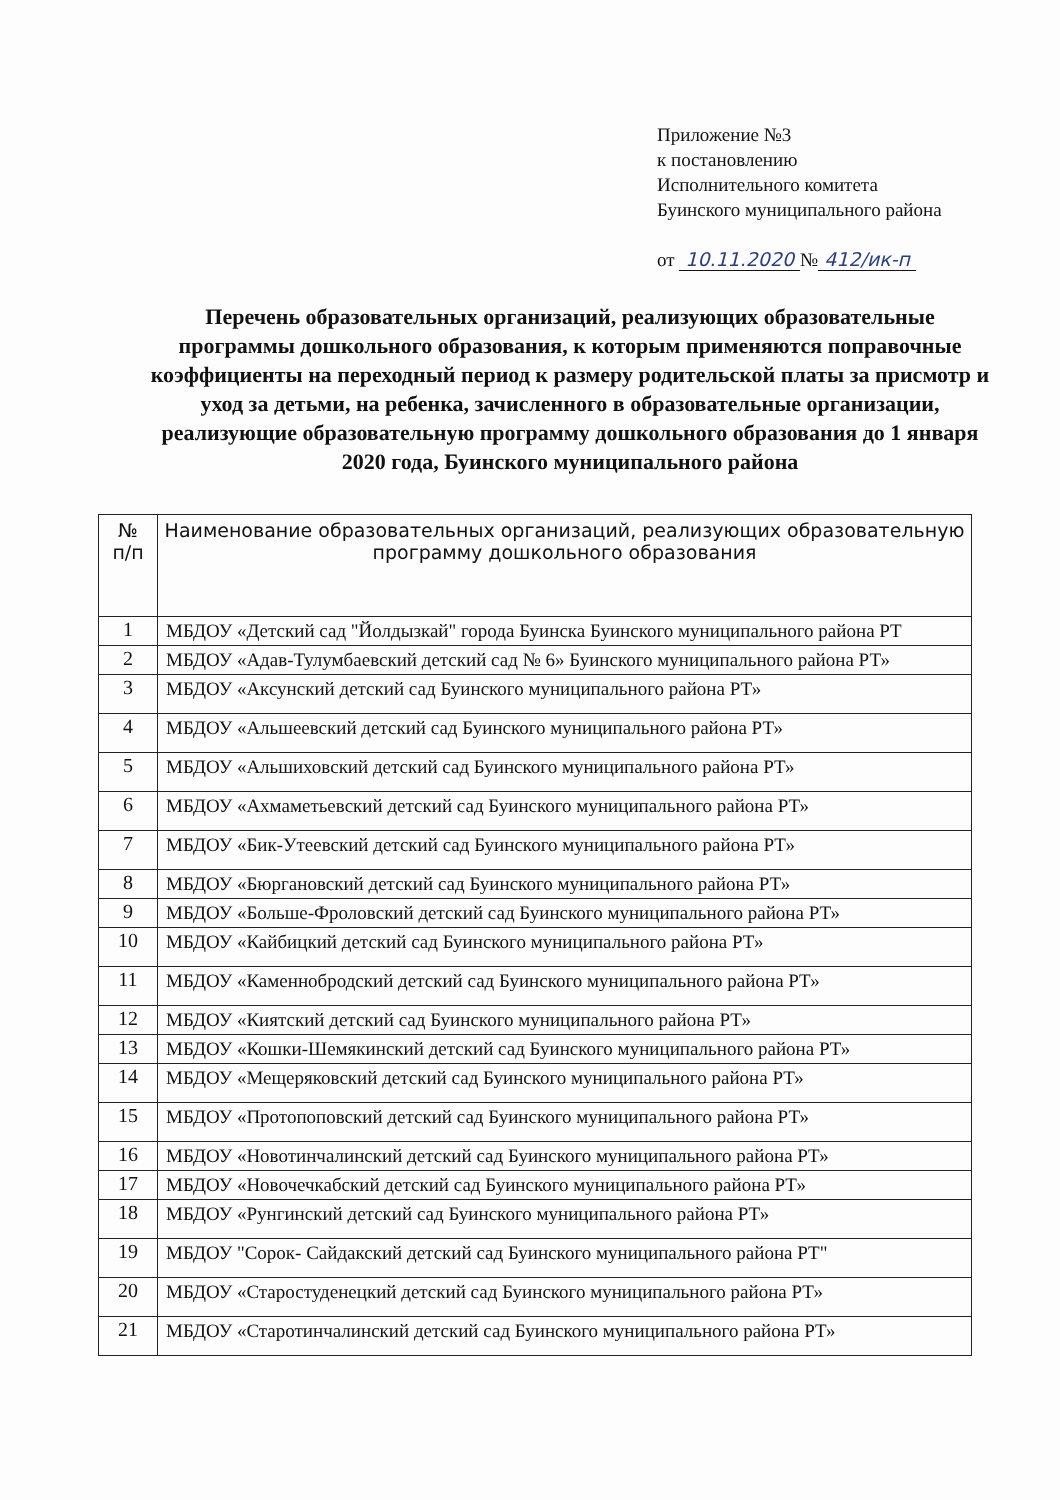Приложение №3
к постановлению
Исполнительного комитета
Буинского муниципального района
от 10.11.2020 № 412/ик-п
Перечень образовательных организаций, реализующих образовательные программы дошкольного образования, к которым применяются поправочные коэффициенты на переходный период к размеру родительской платы за присмотр и уход за детьми, на ребенка, зачисленного в образовательные организации, реализующие образовательную программу дошкольного образования до 1 января 2020 года, Буинского муниципального района
| № п/п | Наименование образовательных организаций, реализующих образовательную программу дошкольного образования |
| --- | --- |
| 1 | МБДОУ «Детский сад "Йолдызкай" города Буинска Буинского муниципального района РТ |
| 2 | МБДОУ «Адав-Тулумбаевский детский сад № 6» Буинского муниципального района РТ» |
| 3 | МБДОУ «Аксунский детский сад Буинского муниципального района РТ» |
| 4 | МБДОУ «Альшеевский детский сад Буинского муниципального района РТ» |
| 5 | МБДОУ «Альшиховский детский сад Буинского муниципального района РТ» |
| 6 | МБДОУ «Ахмаметьевский детский сад Буинского муниципального района РТ» |
| 7 | МБДОУ «Бик-Утеевский детский сад Буинского муниципального района РТ» |
| 8 | МБДОУ «Бюргановский детский сад Буинского муниципального района РТ» |
| 9 | МБДОУ «Больше-Фроловский детский сад Буинского муниципального района РТ» |
| 10 | МБДОУ «Кайбицкий детский сад Буинского муниципального района РТ» |
| 11 | МБДОУ «Каменнобродский детский сад Буинского муниципального района РТ» |
| 12 | МБДОУ «Киятский детский сад Буинского муниципального района РТ» |
| 13 | МБДОУ «Кошки-Шемякинский детский сад Буинского муниципального района РТ» |
| 14 | МБДОУ «Мещеряковский детский сад Буинского муниципального района РТ» |
| 15 | МБДОУ «Протопоповский детский сад Буинского муниципального района РТ» |
| 16 | МБДОУ «Новотинчалинский детский сад Буинского муниципального района РТ» |
| 17 | МБДОУ «Новочечкабский детский сад Буинского муниципального района РТ» |
| 18 | МБДОУ «Рунгинский детский сад Буинского муниципального района РТ» |
| 19 | МБДОУ "Сорок- Сайдакский детский сад Буинского муниципального района РТ" |
| 20 | МБДОУ «Старостуденецкий детский сад Буинского муниципального района РТ» |
| 21 | МБДОУ «Старотинчалинский детский сад Буинского муниципального района РТ» |